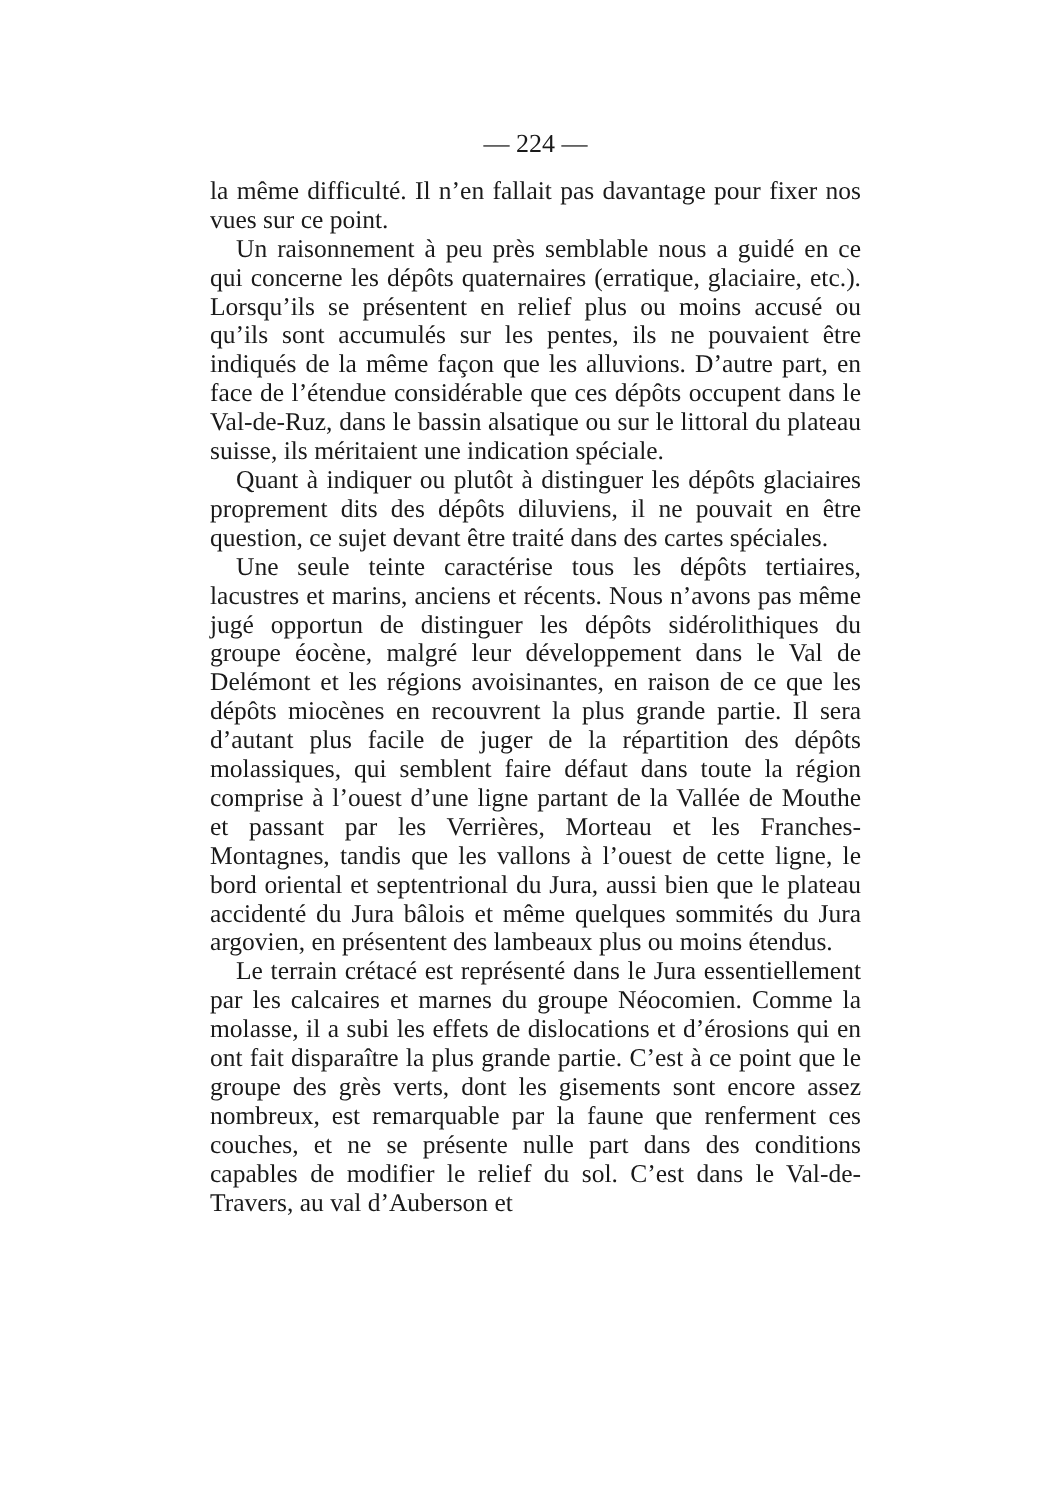— 224 —
la même difficulté. Il n’en fallait pas davantage pour fixer nos vues sur ce point.
Un raisonnement à peu près semblable nous a guidé en ce qui concerne les dépôts quaternaires (erratique, glaciaire, etc.). Lorsqu’ils se présentent en relief plus ou moins accusé ou qu’ils sont accumulés sur les pentes, ils ne pouvaient être indiqués de la même façon que les alluvions. D’autre part, en face de l’étendue considérable que ces dépôts occupent dans le Val-de-Ruz, dans le bassin alsatique ou sur le littoral du plateau suisse, ils méritaient une indication spéciale.
Quant à indiquer ou plutôt à distinguer les dépôts glaciaires proprement dits des dépôts diluviens, il ne pouvait en être question, ce sujet devant être traité dans des cartes spéciales.
Une seule teinte caractérise tous les dépôts tertiaires, lacustres et marins, anciens et récents. Nous n’avons pas même jugé opportun de distinguer les dépôts sidérolithiques du groupe éocène, malgré leur développement dans le Val de Delémont et les régions avoisinantes, en raison de ce que les dépôts miocènes en recouvrent la plus grande partie. Il sera d’autant plus facile de juger de la répartition des dépôts molassiques, qui semblent faire défaut dans toute la région comprise à l’ouest d’une ligne partant de la Vallée de Mouthe et passant par les Verrières, Morteau et les Franches-Montagnes, tandis que les vallons à l’ouest de cette ligne, le bord oriental et septentrional du Jura, aussi bien que le plateau accidenté du Jura bâlois et même quelques sommités du Jura argovien, en présentent des lambeaux plus ou moins étendus.
Le terrain crétacé est représenté dans le Jura essentiellement par les calcaires et marnes du groupe Néocomien. Comme la molasse, il a subi les effets de dislocations et d’érosions qui en ont fait disparaître la plus grande partie. C’est à ce point que le groupe des grès verts, dont les gisements sont encore assez nombreux, est remarquable par la faune que renferment ces couches, et ne se présente nulle part dans des conditions capables de modifier le relief du sol. C’est dans le Val-de-Travers, au val d’Auberson et